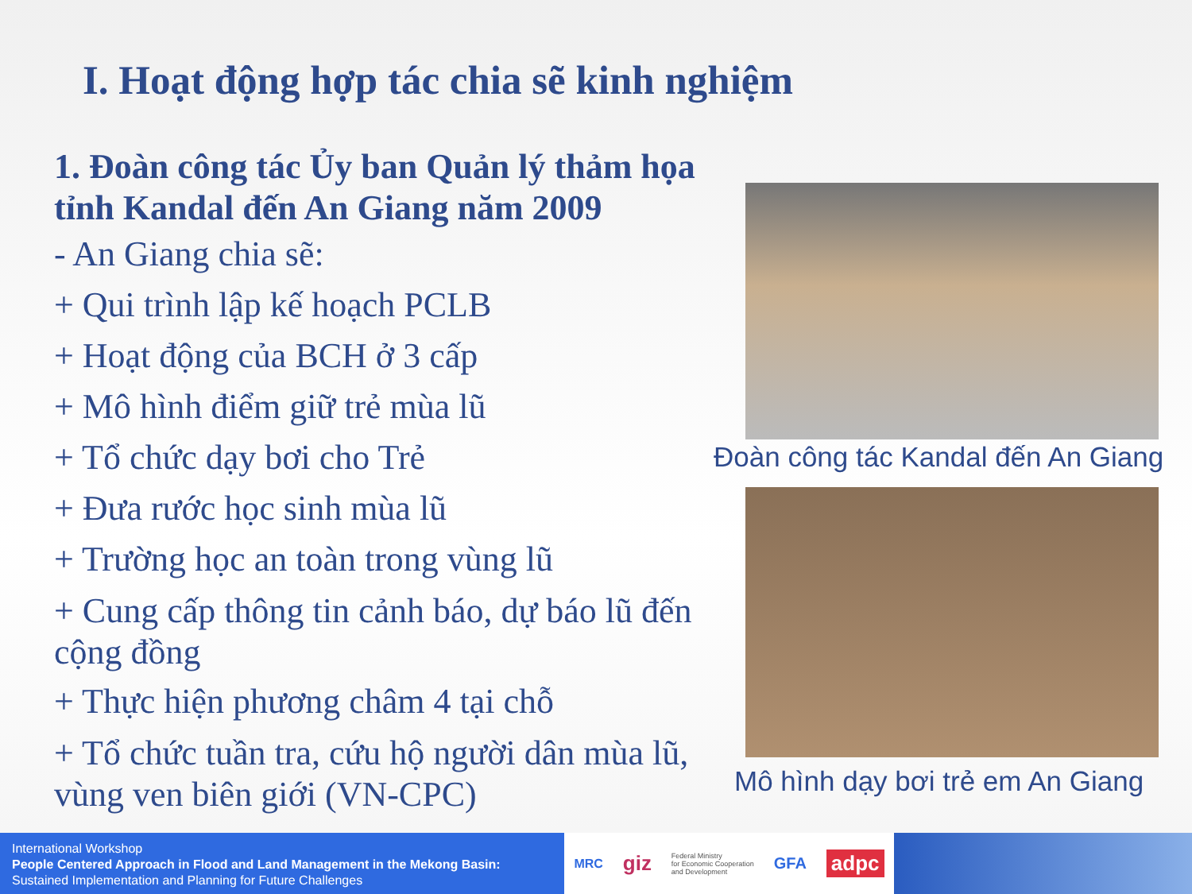I. Hoạt động hợp tác chia sẽ kinh nghiệm
1. Đoàn công tác Ủy ban Quản lý thảm họa tỉnh Kandal đến An Giang năm 2009
- An Giang chia sẽ:
+ Qui trình lập kế hoạch PCLB
+ Hoạt động của BCH ở 3 cấp
+ Mô hình điểm giữ trẻ mùa lũ
+ Tổ chức dạy bơi cho Trẻ
+ Đưa rước học sinh mùa lũ
+ Trường học an toàn trong vùng lũ
+ Cung cấp thông tin cảnh báo, dự báo lũ đến cộng đồng
+ Thực hiện phương châm 4 tại chỗ
+ Tổ chức tuần tra, cứu hộ người dân mùa lũ, vùng ven biên giới (VN-CPC)
Đoàn công tác Kandal đến An Giang
Mô hình dạy bơi trẻ em An Giang
International Workshop
People Centered Approach in Flood and Land Management in the Mekong Basin:
Sustained Implementation and Planning for Future Challenges
MRC giz Federal Ministry
for Economic Cooperation
and Development GFA adpc